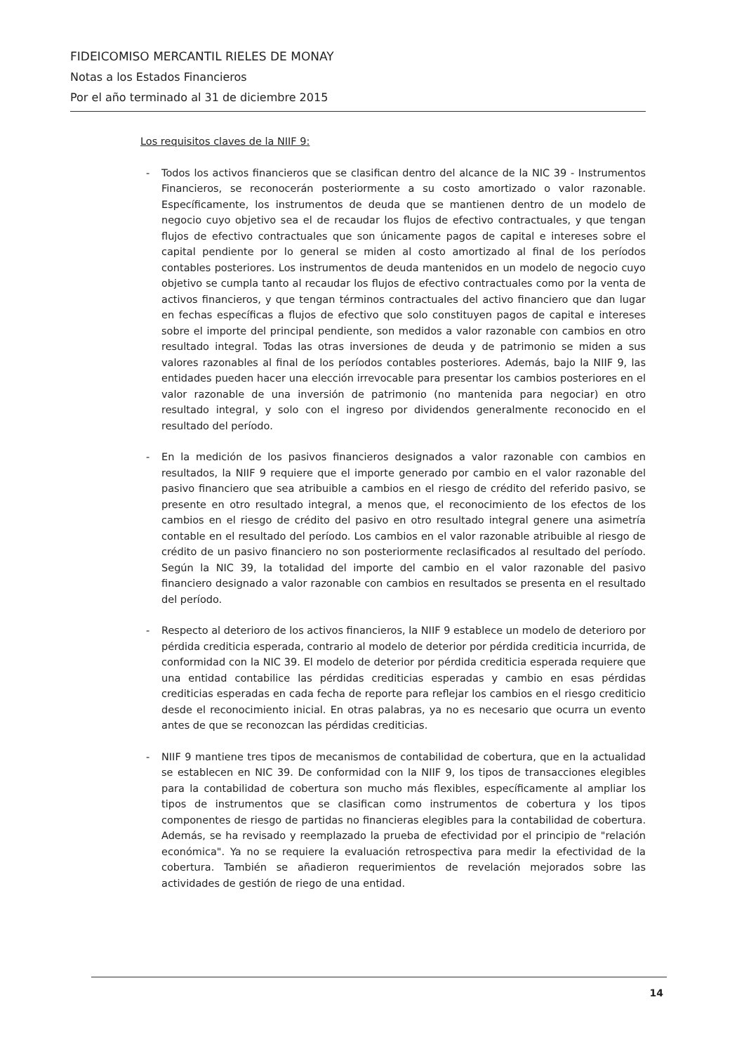FIDEICOMISO MERCANTIL RIELES DE MONAY
Notas a los Estados Financieros
Por el año terminado al 31 de diciembre 2015
Los requisitos claves de la NIIF 9:
- Todos los activos financieros que se clasifican dentro del alcance de la NIC 39 - Instrumentos Financieros, se reconocerán posteriormente a su costo amortizado o valor razonable. Específicamente, los instrumentos de deuda que se mantienen dentro de un modelo de negocio cuyo objetivo sea el de recaudar los flujos de efectivo contractuales, y que tengan flujos de efectivo contractuales que son únicamente pagos de capital e intereses sobre el capital pendiente por lo general se miden al costo amortizado al final de los períodos contables posteriores. Los instrumentos de deuda mantenidos en un modelo de negocio cuyo objetivo se cumpla tanto al recaudar los flujos de efectivo contractuales como por la venta de activos financieros, y que tengan términos contractuales del activo financiero que dan lugar en fechas específicas a flujos de efectivo que solo constituyen pagos de capital e intereses sobre el importe del principal pendiente, son medidos a valor razonable con cambios en otro resultado integral. Todas las otras inversiones de deuda y de patrimonio se miden a sus valores razonables al final de los períodos contables posteriores. Además, bajo la NIIF 9, las entidades pueden hacer una elección irrevocable para presentar los cambios posteriores en el valor razonable de una inversión de patrimonio (no mantenida para negociar) en otro resultado integral, y solo con el ingreso por dividendos generalmente reconocido en el resultado del período.
- En la medición de los pasivos financieros designados a valor razonable con cambios en resultados, la NIIF 9 requiere que el importe generado por cambio en el valor razonable del pasivo financiero que sea atribuible a cambios en el riesgo de crédito del referido pasivo, se presente en otro resultado integral, a menos que, el reconocimiento de los efectos de los cambios en el riesgo de crédito del pasivo en otro resultado integral genere una asimetría contable en el resultado del período. Los cambios en el valor razonable atribuible al riesgo de crédito de un pasivo financiero no son posteriormente reclasificados al resultado del período. Según la NIC 39, la totalidad del importe del cambio en el valor razonable del pasivo financiero designado a valor razonable con cambios en resultados se presenta en el resultado del período.
- Respecto al deterioro de los activos financieros, la NIIF 9 establece un modelo de deterioro por pérdida crediticia esperada, contrario al modelo de deterior por pérdida crediticia incurrida, de conformidad con la NIC 39. El modelo de deterior por pérdida crediticia esperada requiere que una entidad contabilice las pérdidas crediticias esperadas y cambio en esas pérdidas crediticias esperadas en cada fecha de reporte para reflejar los cambios en el riesgo crediticio desde el reconocimiento inicial. En otras palabras, ya no es necesario que ocurra un evento antes de que se reconozcan las pérdidas crediticias.
- NIIF 9 mantiene tres tipos de mecanismos de contabilidad de cobertura, que en la actualidad se establecen en NIC 39. De conformidad con la NIIF 9, los tipos de transacciones elegibles para la contabilidad de cobertura son mucho más flexibles, específicamente al ampliar los tipos de instrumentos que se clasifican como instrumentos de cobertura y los tipos componentes de riesgo de partidas no financieras elegibles para la contabilidad de cobertura. Además, se ha revisado y reemplazado la prueba de efectividad por el principio de "relación económica". Ya no se requiere la evaluación retrospectiva para medir la efectividad de la cobertura. También se añadieron requerimientos de revelación mejorados sobre las actividades de gestión de riego de una entidad.
14